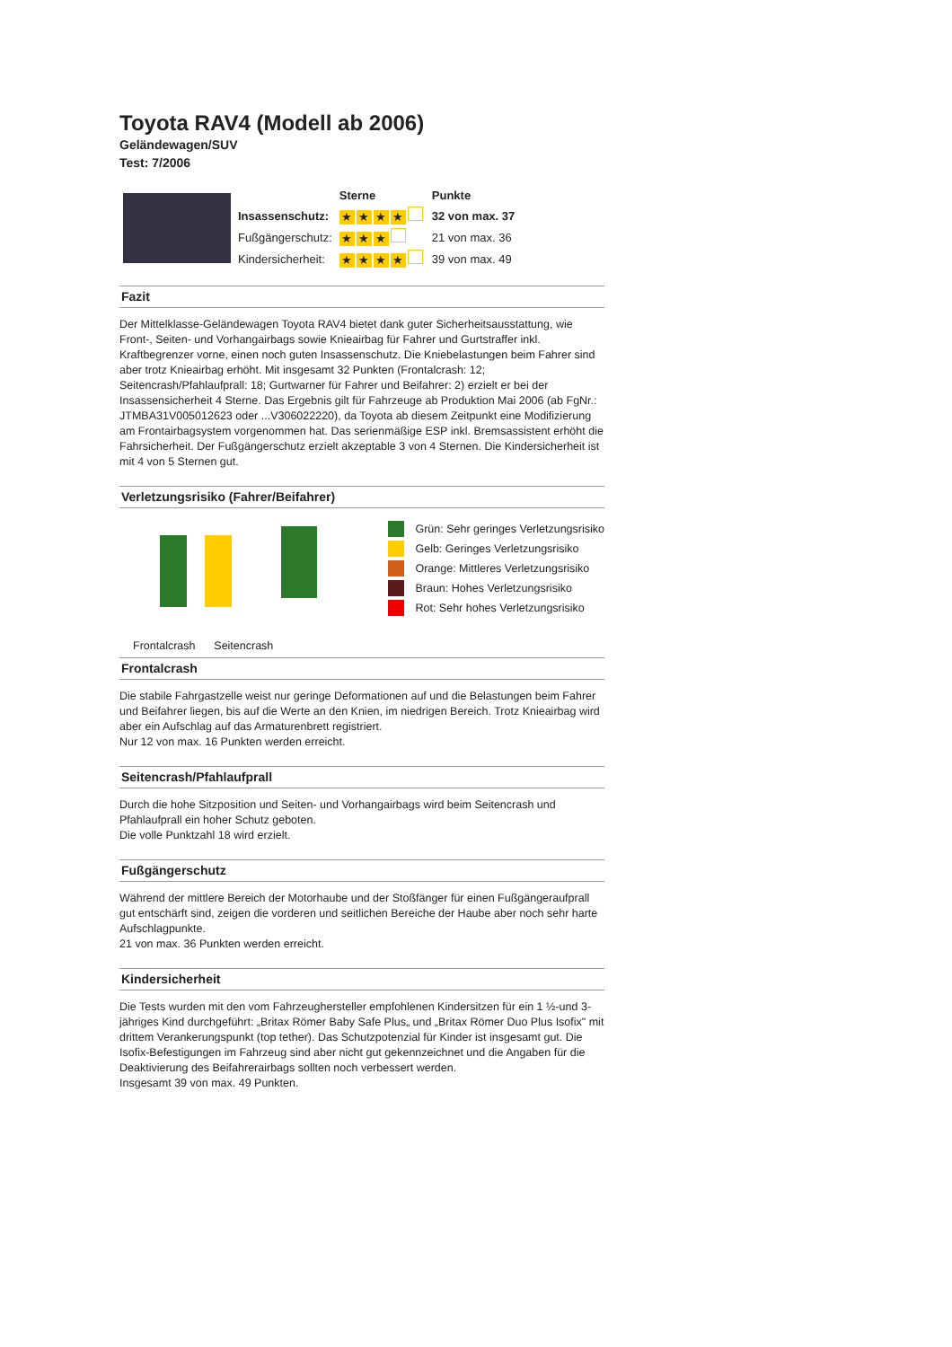Toyota RAV4 (Modell ab 2006)
Geländewagen/SUV
Test: 7/2006
| | | Sterne | Punkte |
| | Insassenschutz: | ★ ★ ★ ★ | 32 von max. 37 |
| | Fußgängerschutz: | ★ ★ ★ | 21 von max. 36 |
| | Kindersicherheit: | ★ ★ ★ ★ | 39 von max. 49 |
Fazit
Der Mittelklasse-Geländewagen Toyota RAV4 bietet dank guter Sicherheitsausstattung, wie Front-, Seiten- und Vorhangairbags sowie Knieairbag für Fahrer und Gurtstraffer inkl. Kraftbegrenzer vorne, einen noch guten Insassenschutz. Die Kniebelastungen beim Fahrer sind aber trotz Knieairbag erhöht. Mit insgesamt 32 Punkten (Frontalcrash: 12; Seitencrash/Pfahlaufprall: 18; Gurtwarner für Fahrer und Beifahrer: 2) erzielt er bei der Insassensicherheit 4 Sterne. Das Ergebnis gilt für Fahrzeuge ab Produktion Mai 2006 (ab FgNr.: JTMBA31V005012623 oder ...V306022220), da Toyota ab diesem Zeitpunkt eine Modifizierung am Frontairbagsystem vorgenommen hat. Das serienmäßige ESP inkl. Bremsassistent erhöht die Fahrsicherheit. Der Fußgängerschutz erzielt akzeptable 3 von 4 Sternen. Die Kindersicherheit ist mit 4 von 5 Sternen gut.
Verletzungsrisiko (Fahrer/Beifahrer)
Frontalcrash Seitencrash
Grün: Sehr geringes Verletzungsrisiko
Gelb: Geringes Verletzungsrisiko
Orange: Mittleres Verletzungsrisiko
Braun: Hohes Verletzungsrisiko
Rot: Sehr hohes Verletzungsrisiko
Frontalcrash
Die stabile Fahrgastzelle weist nur geringe Deformationen auf und die Belastungen beim Fahrer und Beifahrer liegen, bis auf die Werte an den Knien, im niedrigen Bereich. Trotz Knieairbag wird aber ein Aufschlag auf das Armaturenbrett registriert.
Nur 12 von max. 16 Punkten werden erreicht.
Seitencrash/Pfahlaufprall
Durch die hohe Sitzposition und Seiten- und Vorhangairbags wird beim Seitencrash und Pfahlaufprall ein hoher Schutz geboten.
Die volle Punktzahl 18 wird erzielt.
Fußgängerschutz
Während der mittlere Bereich der Motorhaube und der Stoßfänger für einen Fußgängeraufprall gut entschärft sind, zeigen die vorderen und seitlichen Bereiche der Haube aber noch sehr harte Aufschlagpunkte.
21 von max. 36 Punkten werden erreicht.
Kindersicherheit
Die Tests wurden mit den vom Fahrzeughersteller empfohlenen Kindersitzen für ein 1 ½-und 3-jähriges Kind durchgeführt: „Britax Römer Baby Safe Plus„ und „Britax Römer Duo Plus Isofix" mit drittem Verankerungspunkt (top tether). Das Schutzpotenzial für Kinder ist insgesamt gut. Die Isofix-Befestigungen im Fahrzeug sind aber nicht gut gekennzeichnet und die Angaben für die Deaktivierung des Beifahrerairbags sollten noch verbessert werden.
Insgesamt 39 von max. 49 Punkten.